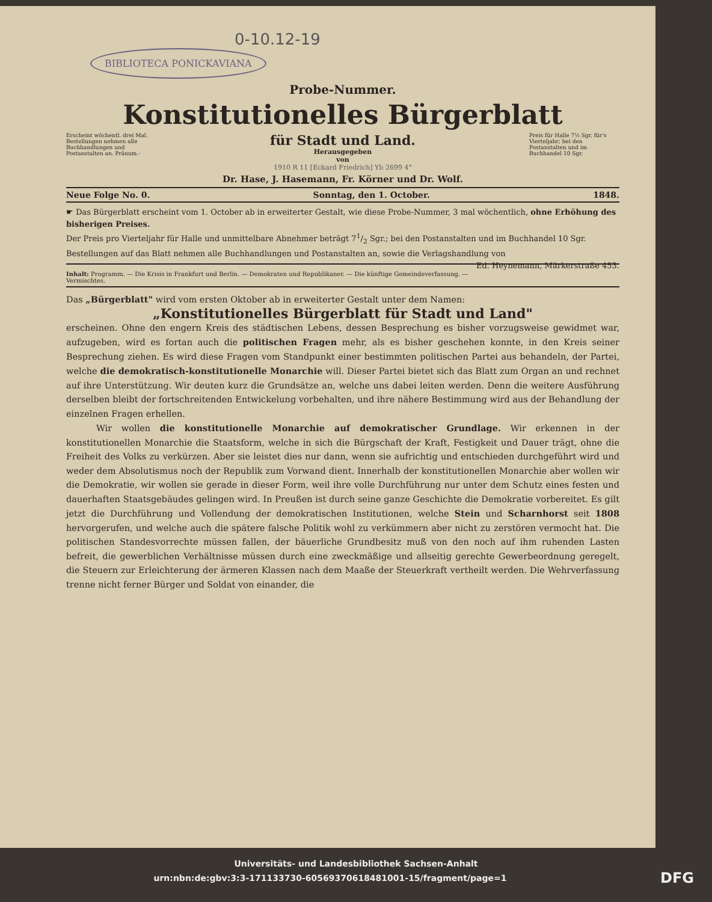0-10.12-19
BIBLIOTECA PONICKAVIANA
Probe-Nummer.
Konstitutionelles Bürgerblatt
Erscheint wöchentl. drei Mal. Bestellungen nehmen alle Buchhandlungen und Postanstalten an. Pränum.-
für Stadt und Land.
Herausgegeben
von
Preis für Halle 7½ Sgr. für's Vierteljahr; bei den Postanstalten und im Buchhandel 10 Sgr.
1910 R 11 [Eckard Friedrich] Yb 2699 4°
Dr. Hase, J. Hasemann, Fr. Körner und Dr. Wolf.
Neue Folge No. 0. Sonntag, den 1. October. 1848.
☛ Das Bürgerblatt erscheint vom 1. October ab in erweiterter Gestalt, wie diese Probe-Nummer, 3 mal wöchentlich, ohne Erhöhung des bisherigen Preises.
Der Preis pro Vierteljahr für Halle und unmittelbare Abnehmer beträgt 71/2 Sgr.; bei den Postanstalten und im Buchhandel 10 Sgr. Bestellungen auf das Blatt nehmen alle Buchhandlungen und Postanstalten an, sowie die Verlagshandlung von Ed. Heynemann, Märkerstraße 453.
Inhalt: Programm. — Die Krisis in Frankfurt und Berlin. — Demokraten und Republikaner. — Die künftige Gemeindeverfassung. — Vermischtes.
Das „Bürgerblatt" wird vom ersten Oktober ab in erweiterter Gestalt unter dem Namen:
„Konstitutionelles Bürgerblatt für Stadt und Land"
erscheinen. Ohne den engern Kreis des städtischen Lebens, dessen Besprechung es bisher vorzugsweise gewidmet war, aufzugeben, wird es fortan auch die politischen Fragen mehr, als es bisher geschehen konnte, in den Kreis seiner Besprechung ziehen. Es wird diese Fragen vom Standpunkt einer bestimmten politischen Partei aus behandeln, der Partei, welche die demokratisch-konstitutionelle Monarchie will. Dieser Partei bietet sich das Blatt zum Organ an und rechnet auf ihre Unterstützung. Wir deuten kurz die Grundsätze an, welche uns dabei leiten werden. Denn die weitere Ausführung derselben bleibt der fortschreitenden Entwickelung vorbehalten, und ihre nähere Bestimmung wird aus der Behandlung der einzelnen Fragen erhellen.
Wir wollen die konstitutionelle Monarchie auf demokratischer Grundlage. Wir erkennen in der konstitutionellen Monarchie die Staatsform, welche in sich die Bürgschaft der Kraft, Festigkeit und Dauer trägt, ohne die Freiheit des Volks zu verkürzen. Aber sie leistet dies nur dann, wenn sie aufrichtig und entschieden durchgeführt wird und weder dem Absolutismus noch der Republik zum Vorwand dient. Innerhalb der konstitutionellen Monarchie aber wollen wir die Demokratie, wir wollen sie gerade in dieser Form, weil ihre volle Durchführung nur unter dem Schutz eines festen und dauerhaften Staatsgebäudes gelingen wird. In Preußen ist durch seine ganze Geschichte die Demokratie vorbereitet. Es gilt jetzt die Durchführung und Vollendung der demokratischen Institutionen, welche Stein und Scharnhorst seit 1808 hervorgerufen, und welche auch die spätere falsche Politik wohl zu verkümmern aber nicht zu zerstören vermocht hat. Die politischen Standesvorrechte müssen fallen, der bäuerliche Grundbesitz muß von den noch auf ihm ruhenden Lasten befreit, die gewerblichen Verhältnisse müssen durch eine zweckmäßige und allseitig gerechte Gewerbeordnung geregelt, die Steuern zur Erleichterung der ärmeren Klassen nach dem Maaße der Steuerkraft vertheilt werden. Die Wehrverfassung trenne nicht ferner Bürger und Soldat von einander, die
Universitäts- und Landesbibliothek Sachsen-Anhalt
urn:nbn:de:gbv:3:3-171133730-60569370618481001-15/fragment/page=1 DFG